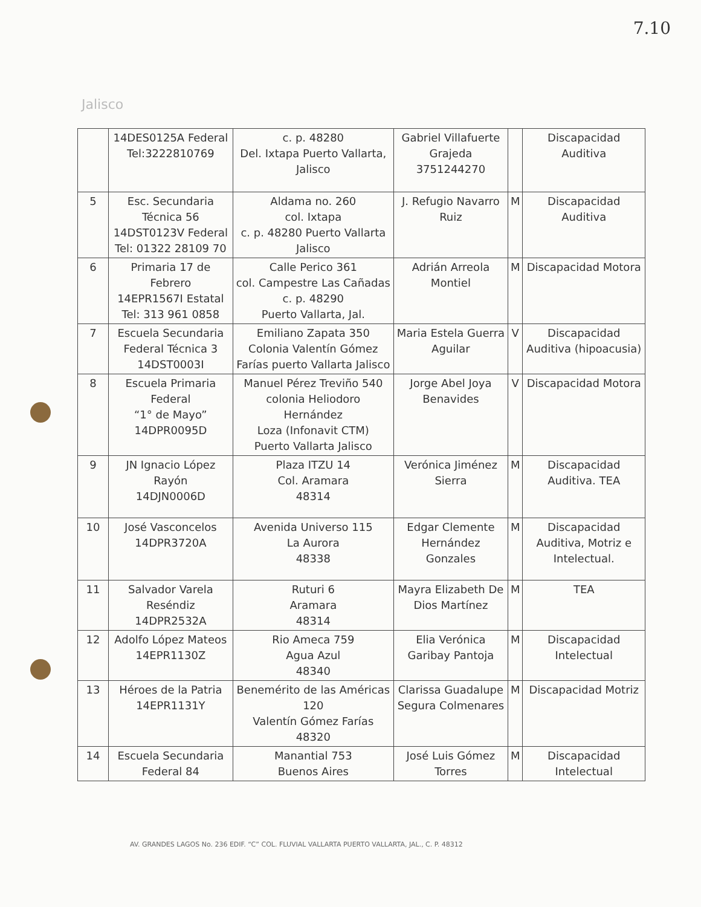7.10
Jalisco
| | 14DES0125A Federal Tel:3222810769 | c. p. 48280 Del. Ixtapa Puerto Vallarta, Jalisco | Gabriel Villafuerte Grajeda 3751244270 | | Discapacidad Auditiva |
| 5 | Esc. Secundaria Técnica 56 14DST0123V Federal Tel: 01322 28109 70 | Aldama no. 260 col. Ixtapa c. p. 48280 Puerto Vallarta Jalisco | J. Refugio Navarro Ruiz | M | Discapacidad Auditiva |
| 6 | Primaria 17 de Febrero 14EPR1567I Estatal Tel: 313 961 0858 | Calle Perico 361 col. Campestre Las Cañadas c. p. 48290 Puerto Vallarta, Jal. | Adrián Arreola Montiel | M | Discapacidad Motora |
| 7 | Escuela Secundaria Federal Técnica 3 14DST0003I | Emiliano Zapata 350 Colonia Valentín Gómez Farías puerto Vallarta Jalisco | Maria Estela Guerra Aguilar | V | Discapacidad Auditiva (hipoacusia) |
| 8 | Escuela Primaria Federal “1° de Mayo” 14DPR0095D | Manuel Pérez Treviño 540 colonia Heliodoro Hernández Loza (Infonavit CTM) Puerto Vallarta Jalisco | Jorge Abel Joya Benavides | V | Discapacidad Motora |
| 9 | JN Ignacio López Rayón 14DJN0006D | Plaza ITZU 14 Col. Aramara 48314 | Verónica Jiménez Sierra | M | Discapacidad Auditiva. TEA |
| 10 | José Vasconcelos 14DPR3720A | Avenida Universo 115 La Aurora 48338 | Edgar Clemente Hernández Gonzales | M | Discapacidad Auditiva, Motriz e Intelectual. |
| 11 | Salvador Varela Reséndiz 14DPR2532A | Ruturi 6 Aramara 48314 | Mayra Elizabeth De Dios Martínez | M | TEA |
| 12 | Adolfo López Mateos 14EPR1130Z | Rio Ameca 759 Agua Azul 48340 | Elia Verónica Garibay Pantoja | M | Discapacidad Intelectual |
| 13 | Héroes de la Patria 14EPR1131Y | Benemérito de las Américas 120 Valentín Gómez Farías 48320 | Clarissa Guadalupe Segura Colmenares | M | Discapacidad Motriz |
| 14 | Escuela Secundaria Federal 84 | Manantial 753 Buenos Aires | José Luis Gómez Torres | M | Discapacidad Intelectual |
AV. GRANDES LAGOS No. 236 EDIF. “C” COL. FLUVIAL VALLARTA PUERTO VALLARTA, JAL., C. P. 48312